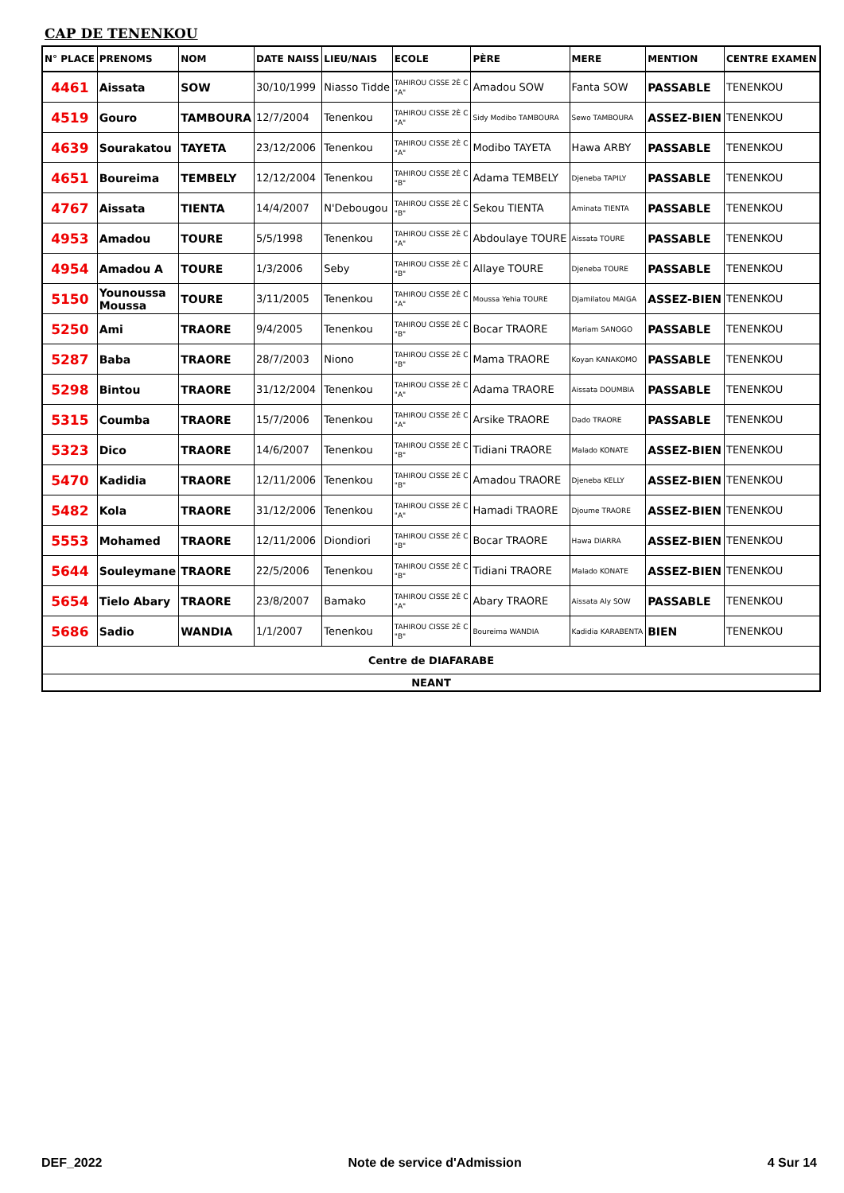CAP DE TENENKOU
| N° PLACE | PRENOMS | NOM | DATE NAISS | LIEU/NAIS | ECOLE | PÈRE | MERE | MENTION | CENTRE EXAMEN |
| --- | --- | --- | --- | --- | --- | --- | --- | --- | --- |
| 4461 | Aissata | SOW | 30/10/1999 | Niasso Tidde | TAHIROU CISSE 2È C "A" | Amadou SOW | Fanta SOW | PASSABLE | TENENKOU |
| 4519 | Gouro | TAMBOURA | 12/7/2004 | Tenenkou | TAHIROU CISSE 2È C "A" | Sidy Modibo TAMBOURA | Sewo TAMBOURA | ASSEZ-BIEN | TENENKOU |
| 4639 | Sourakatou | TAYETA | 23/12/2006 | Tenenkou | TAHIROU CISSE 2È C "A" | Modibo TAYETA | Hawa ARBY | PASSABLE | TENENKOU |
| 4651 | Boureima | TEMBELY | 12/12/2004 | Tenenkou | TAHIROU CISSE 2È C "B" | Adama TEMBELY | Djeneba TAPILY | PASSABLE | TENENKOU |
| 4767 | Aissata | TIENTA | 14/4/2007 | N'Debougou | TAHIROU CISSE 2È C "B" | Sekou TIENTA | Aminata TIENTA | PASSABLE | TENENKOU |
| 4953 | Amadou | TOURE | 5/5/1998 | Tenenkou | TAHIROU CISSE 2È C "A" | Abdoulaye TOURE | Aissata TOURE | PASSABLE | TENENKOU |
| 4954 | Amadou A | TOURE | 1/3/2006 | Seby | TAHIROU CISSE 2È C "B" | Allaye TOURE | Djeneba TOURE | PASSABLE | TENENKOU |
| 5150 | Younoussa Moussa | TOURE | 3/11/2005 | Tenenkou | TAHIROU CISSE 2È C "A" | Moussa Yehia TOURE | Djamilatou MAIGA | ASSEZ-BIEN | TENENKOU |
| 5250 | Ami | TRAORE | 9/4/2005 | Tenenkou | TAHIROU CISSE 2È C "B" | Bocar TRAORE | Mariam SANOGO | PASSABLE | TENENKOU |
| 5287 | Baba | TRAORE | 28/7/2003 | Niono | TAHIROU CISSE 2È C "B" | Mama TRAORE | Koyan KANAKOMO | PASSABLE | TENENKOU |
| 5298 | Bintou | TRAORE | 31/12/2004 | Tenenkou | TAHIROU CISSE 2È C "A" | Adama TRAORE | Aissata DOUMBIA | PASSABLE | TENENKOU |
| 5315 | Coumba | TRAORE | 15/7/2006 | Tenenkou | TAHIROU CISSE 2È C "A" | Arsike TRAORE | Dado TRAORE | PASSABLE | TENENKOU |
| 5323 | Dico | TRAORE | 14/6/2007 | Tenenkou | TAHIROU CISSE 2È C "B" | Tidiani TRAORE | Malado KONATE | ASSEZ-BIEN | TENENKOU |
| 5470 | Kadidia | TRAORE | 12/11/2006 | Tenenkou | TAHIROU CISSE 2È C "B" | Amadou TRAORE | Djeneba KELLY | ASSEZ-BIEN | TENENKOU |
| 5482 | Kola | TRAORE | 31/12/2006 | Tenenkou | TAHIROU CISSE 2È C "A" | Hamadi TRAORE | Djoume TRAORE | ASSEZ-BIEN | TENENKOU |
| 5553 | Mohamed | TRAORE | 12/11/2006 | Diondiori | TAHIROU CISSE 2È C "B" | Bocar TRAORE | Hawa DIARRA | ASSEZ-BIEN | TENENKOU |
| 5644 | Souleymane | TRAORE | 22/5/2006 | Tenenkou | TAHIROU CISSE 2È C "B" | Tidiani TRAORE | Malado KONATE | ASSEZ-BIEN | TENENKOU |
| 5654 | Tielo Abary | TRAORE | 23/8/2007 | Bamako | TAHIROU CISSE 2È C "A" | Abary TRAORE | Aissata Aly SOW | PASSABLE | TENENKOU |
| 5686 | Sadio | WANDIA | 1/1/2007 | Tenenkou | TAHIROU CISSE 2È C "B" | Boureima WANDIA | Kadidia KARABENTA | BIEN | TENENKOU |
| Centre de DIAFARABE | | | | | | | | | |
| NEANT | | | | | | | | | |
DEF_2022 Note de service d'Admission 4 Sur 14